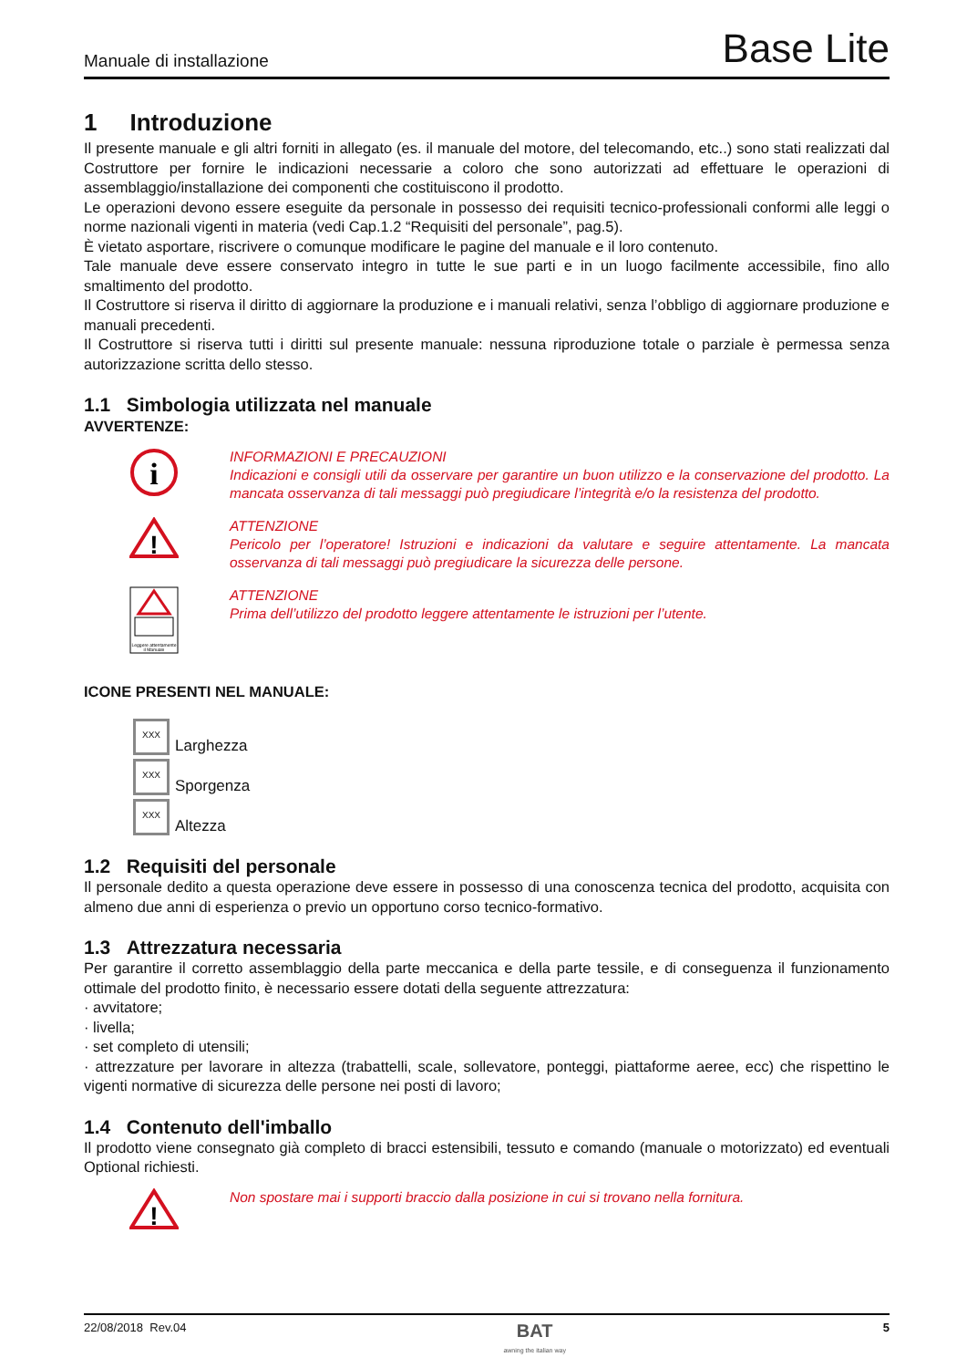Manuale di installazione Base Lite
1 Introduzione
Il presente manuale e gli altri forniti in allegato (es. il manuale del motore, del telecomando, etc..) sono stati realizzati dal Costruttore per fornire le indicazioni necessarie a coloro che sono autorizzati ad effettuare le operazioni di assemblaggio/installazione dei componenti che costituiscono il prodotto.
Le operazioni devono essere eseguite da personale in possesso dei requisiti tecnico-professionali conformi alle leggi o norme nazionali vigenti in materia (vedi Cap.1.2 “Requisiti del personale”, pag.5).
È vietato asportare, riscrivere o comunque modificare le pagine del manuale e il loro contenuto.
Tale manuale deve essere conservato integro in tutte le sue parti e in un luogo facilmente accessibile, fino allo smaltimento del prodotto.
Il Costruttore si riserva il diritto di aggiornare la produzione e i manuali relativi, senza l’obbligo di aggiornare produzione e manuali precedenti.
Il Costruttore si riserva tutti i diritti sul presente manuale: nessuna riproduzione totale o parziale è permessa senza autorizzazione scritta dello stesso.
1.1 Simbologia utilizzata nel manuale
AVVERTENZE:
i
INFORMAZIONI E PRECAUZIONI
Indicazioni e consigli utili da osservare per garantire un buon utilizzo e la conservazione del prodotto. La mancata osservanza di tali messaggi può pregiudicare l’integrità e/o la resistenza del prodotto.
!
ATTENZIONE
Pericolo per l’operatore! Istruzioni e indicazioni da valutare e seguire attentamente. La mancata osservanza di tali messaggi può pregiudicare la sicurezza delle persone.
Leggere attentamente
il Manuale
ATTENZIONE
Prima dell’utilizzo del prodotto leggere attentamente le istruzioni per l’utente.
ICONE PRESENTI NEL MANUALE:
XXX Larghezza
XXX Sporgenza
XXX Altezza
1.2 Requisiti del personale
Il personale dedito a questa operazione deve essere in possesso di una conoscenza tecnica del prodotto, acquisita con almeno due anni di esperienza o previo un opportuno corso tecnico-formativo.
1.3 Attrezzatura necessaria
Per garantire il corretto assemblaggio della parte meccanica e della parte tessile, e di conseguenza il funzionamento ottimale del prodotto finito, è necessario essere dotati della seguente attrezzatura:
· avvitatore;
· livella;
· set completo di utensili;
· attrezzature per lavorare in altezza (trabattelli, scale, sollevatore, ponteggi, piattaforme aeree, ecc) che rispettino le vigenti normative di sicurezza delle persone nei posti di lavoro;
1.4 Contenuto dell'imballo
Il prodotto viene consegnato già completo di bracci estensibili, tessuto e comando (manuale o motorizzato) ed eventuali Optional richiesti.
!
Non spostare mai i supporti braccio dalla posizione in cui si trovano nella fornitura.
22/08/2018 Rev.04 BAT
awning the italian way 5